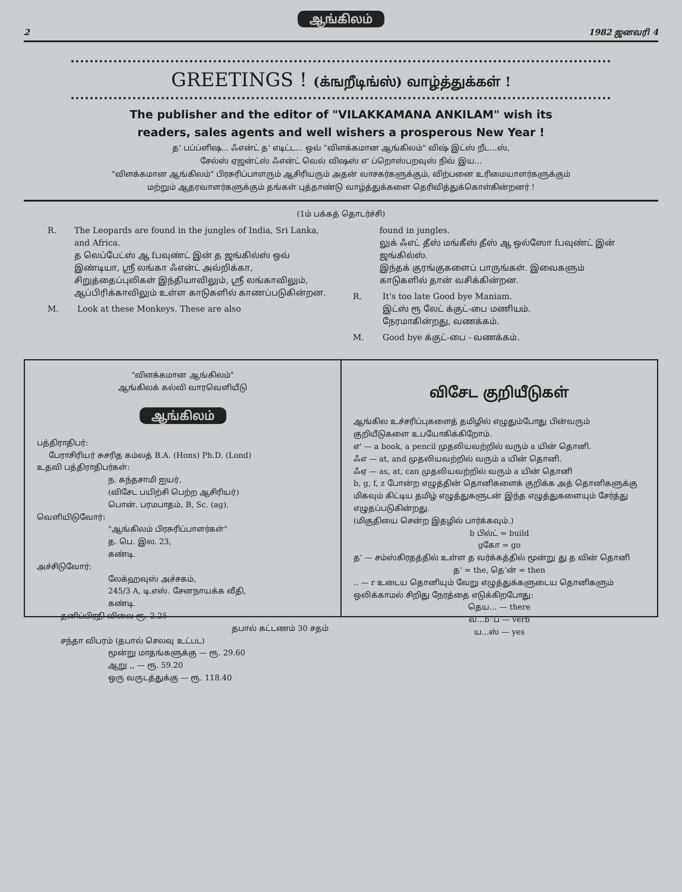ஆங்கிலம்
2 1982 ஜனவரி 4
GREETINGS ! (க்ஙறீடிங்ஸ்) வாழ்த்துக்கள் !
The publisher and the editor of "VILAKKAMANA ANKILAM" wish its
readers, sales agents and well wishers a prosperous New Year !
த' பப்ப்ளிஷ... ஃஎன்ட் த' எடிட்ட... ஒவ் "விளக்கமான ஆங்கிலம்" விஷ் இட்ஸ் றீட...ஸ்,
சேல்ஸ் ஏஜன்ட்ஸ் ஃஎன்ட் வெல் விஷஸ் எ' ப்றொஸ்பறவுஸ் நிவ் இய...
"விளக்கமான ஆங்கிலம்" பிரசுரிப்பாளரும் ஆசிரியரும் அதன் வாசகர்களுக்கும், விற்பனை உரிமையாளர்களுக்கும்
மற்றும் ஆதரவாளர்களுக்கும் தங்கள் புத்தாண்டு வாழ்த்துக்களை தெரிவித்துக்கொள்கின்றனர் !
(1ம் பக்கத் தொடர்ச்சி)
R. The Leopards are found in the jungles of India, Sri Lanka, and Africa.
த லெப்பேட்ஸ் ஆ fபவுண்ட் இன் த ஜங்கில்ஸ் ஒவ் இண்டியா, ஸ்ரீ லங்கா ஃஎன்ட் அவ்றிக்கா,
சிறுத்தைப்புலிகள் இந்தியாவிலும், ஸ்ரீ லங்காவிலும், ஆப்பிரிக்காவிலும் உள்ள காடுகளில் காணப்படுகின்றன.
M. Look at these Monkeys. These are also
found in jungles.
லுக் ஃஎட் தீஸ் மங்கீஸ் தீஸ் ஆ ஒல்ஸோ fபவுண்ட் இன் ஜங்கில்ஸ்.
இந்தக் குரங்குகளைப் பாருங்கள். இவைகளும் காடுகளில் தான் வசிக்கின்றன.
R. It's too late Good bye Maniam.
இட்ஸ் ரூ லேட் க்குட்-பை மணியம்.
நேரமாகின்றது, வணக்கம்.
M. Good bye க்குட்-பை - வணக்கம்.
"விளக்கமான ஆங்கிலம்"
ஆங்கிலக் கல்வி வாரவெளியீடு
ஆங்கிலம்
பத்திராதிபர்:
பேராசிரியர் சுசரித கம்லத் B.A. (Hons) Ph.D. (Lond)
உதவி பத்திராதிபர்கள்:
ந. கந்தசாமி ஐயர்,
(விசேட பயிற்சி பெற்ற ஆசிரியர்)
பொன். பரமபாதம், B, Sc. (ag).
வெளியிடுவோர்:
"ஆங்கிலம் பிரசுரிப்பாளர்கள்"
த. பெ. இல. 23,
கண்டி.
அச்சிடுவோர்:
லேக்ஹவுஸ் அச்சகம்,
245/3 A, டி.எஸ். சேனநாயக்க வீதி,
கண்டி.
தனிப்பிரதி விலை ரூ. 2.25
தபால் கட்டணம் 30 சதம்
சந்தா விபரம் (தபால் செலவு உட்பட)
மூன்று மாதங்களுக்கு — ரூ. 29.60
ஆறு ,, — ரூ. 59.20
ஒரு வருடத்துக்கு — ரூ. 118.40
விசேட குறியீடுகள்
ஆங்கில உச்சரிப்புகளைத் தமிழில் எழுதும்போது பின்வரும் குறியீடுகளை உபயோகிக்கிறோம்.
எ' — a book, a pencil முதலியவற்றில் வரும் a யின் தொனி.
ஃஎ — at, and முதலியவற்றில் வரும் a யின் தொனி.
ஃஏ — as, at, can முதலியவற்றில் வரும் a யின் தொனி
b, g, f, z போன்ற எழுத்தின் தொனிகளைக் குறிக்க அத் தொனிகளுக்கு மிகவும் கிட்டிய தமிழ் எழுத்துகளுடன் இந்த எழுத்துகளையும் சேர்த்து எழுதப்படுகின்றது.
(மிகுதியை சென்ற இதழில் பார்க்கவும்.)
b பில்ட் = build
gகோ = go
த' — சம்ஸ்கிரதத்தில் உள்ள த வர்க்கத்தில் மூன்று து த வின் தொனி
த' = the, தெ'ன் = then
.. — r உடைய தொனியும் வேறு எழுத்துக்களுடைய தொனிகளும் ஒலிக்காமல் சிறிது நேரத்தை எடுக்கிறபோது:
தெய... — there
வ...b்ப் — verb
ய...ஸ் — yes